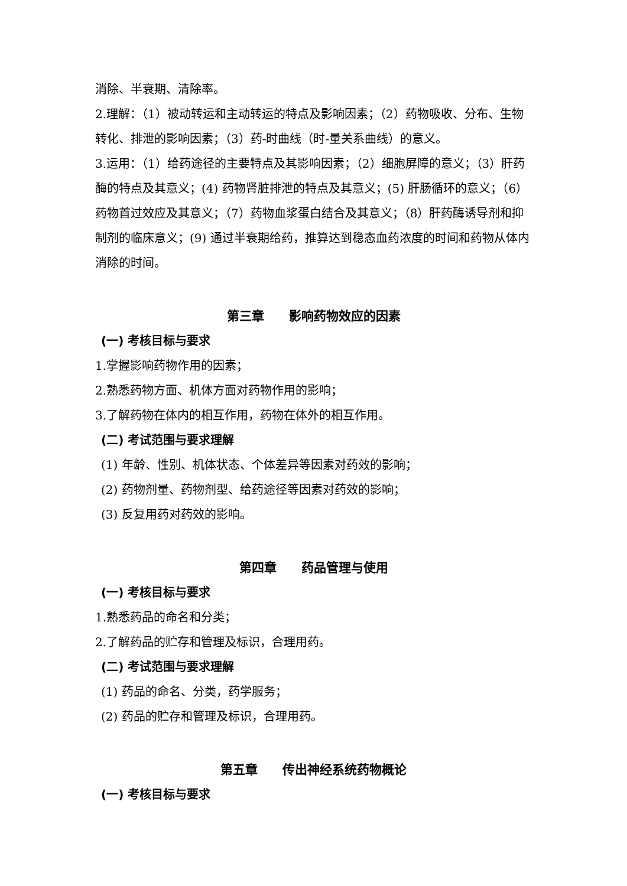消除、半衰期、清除率。
2.理解：（1）被动转运和主动转运的特点及影响因素；（2）药物吸收、分布、生物转化、排泄的影响因素；（3）药-时曲线（时-量关系曲线）的意义。
3.运用：（1）给药途径的主要特点及其影响因素；（2）细胞屏障的意义；（3）肝药酶的特点及其意义；(4) 药物肾脏排泄的特点及其意义；(5) 肝肠循环的意义；（6）药物首过效应及其意义；（7）药物血浆蛋白结合及其意义；（8）肝药酶诱导剂和抑制剂的临床意义；(9) 通过半衰期给药，推算达到稳态血药浓度的时间和药物从体内消除的时间。
第三章　　影响药物效应的因素
(一) 考核目标与要求
1.掌握影响药物作用的因素；
2.熟悉药物方面、机体方面对药物作用的影响；
3.了解药物在体内的相互作用，药物在体外的相互作用。
(二) 考试范围与要求理解
(1) 年龄、性别、机体状态、个体差异等因素对药效的影响；
(2) 药物剂量、药物剂型、给药途径等因素对药效的影响；
(3) 反复用药对药效的影响。
第四章　　药品管理与使用
(一) 考核目标与要求
1.熟悉药品的命名和分类；
2.了解药品的贮存和管理及标识，合理用药。
(二) 考试范围与要求理解
(1) 药品的命名、分类，药学服务；
(2) 药品的贮存和管理及标识，合理用药。
第五章　　传出神经系统药物概论
(一) 考核目标与要求